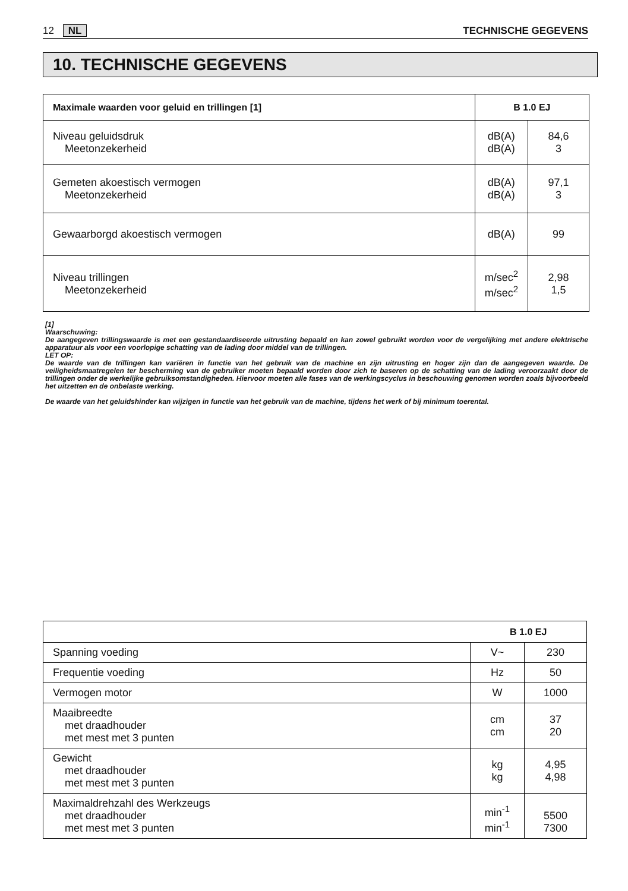12 NL TECHNISCHE GEGEVENS
10. TECHNISCHE GEGEVENS
| Maximale waarden voor geluid en trillingen [1] | B 1.0 EJ | |
| --- | --- | --- |
| Niveau geluidsdruk Meetonzekerheid | dB(A) dB(A) | 84,6 3 |
| Gemeten akoestisch vermogen Meetonzekerheid | dB(A) dB(A) | 97,1 3 |
| Gewaarborgd akoestisch vermogen | dB(A) | 99 |
| Niveau trillingen Meetonzekerheid | m/sec<sup>2</sup> m/sec<sup>2</sup> | 2,98 1,5 |
[1]
Waarschuwing:
De aangegeven trillingswaarde is met een gestandaardiseerde uitrusting bepaald en kan zowel gebruikt worden voor de vergelijking met andere elektrische apparatuur als voor een voorlopige schatting van de lading door middel van de trillingen.
LET OP:
De waarde van de trillingen kan variëren in functie van het gebruik van de machine en zijn uitrusting en hoger zijn dan de aangegeven waarde. De veiligheidsmaatregelen ter bescherming van de gebruiker moeten bepaald worden door zich te baseren op de schatting van de lading veroorzaakt door de trillingen onder de werkelijke gebruiksomstandigheden. Hiervoor moeten alle fases van de werkingscyclus in beschouwing genomen worden zoals bijvoorbeeld het uitzetten en de onbelaste werking.
De waarde van het geluidshinder kan wijzigen in functie van het gebruik van de machine, tijdens het werk of bij minimum toerental.
| | B 1.0 EJ | |
| Spanning voeding | V~ | 230 |
| Frequentie voeding | Hz | 50 |
| Vermogen motor | W | 1000 |
| Maaibreedte met draadhouder met mest met 3 punten | cm cm | 37 20 |
| Gewicht met draadhouder met mest met 3 punten | kg kg | 4,95 4,98 |
| Maximaldrehzahl des Werkzeugs met draadhouder met mest met 3 punten | min<sup>-1</sup> min<sup>-1</sup> | 5500 7300 |